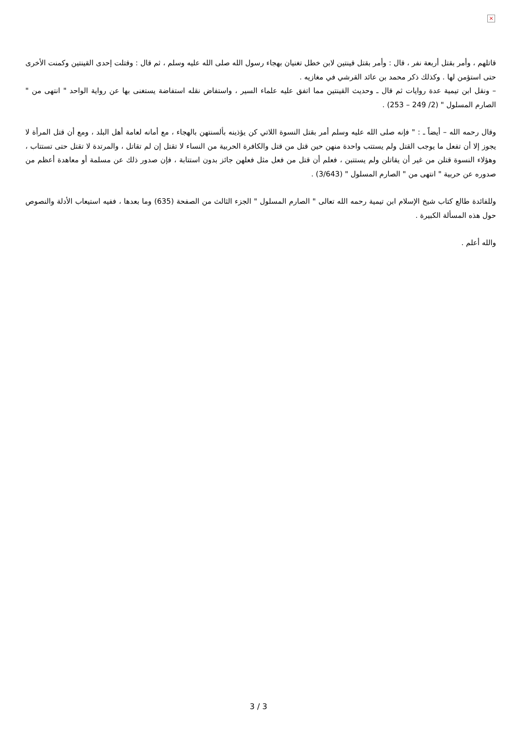×
قاتلهم ، وأمر بقتل أربعة نفر ، قال : وأمر بقتل قينتين لابن خطل تغنيان بهجاء رسول الله صلى الله عليه وسلم ، ثم قال : وقتلت إحدى القينتين وكمنت الأخرى حتى استؤمن لها . وكذلك ذكر محمد بن عائد القرشي في مغازيه .
– ونقل ابن تيمية عدة روايات ثم قال ـ وحديث القينتين مما اتفق عليه علماء السير ، واستفاض نقله استفاضة يستغنى بها عن رواية الواحد " انتهى من " الصارم المسلول " (2/ 249 – 253) .
وقال رحمه الله – أيضاً ـ : " فإنه صلى الله عليه وسلم أمر بقتل النسوة اللاتي كن يؤذينه بألسنتهن بالهجاء ، مع أمانه لعامة أهل البلد ، ومع أن قتل المرأة لا يجوز إلا أن تفعل ما يوجب القتل ولم يستتب واحدة منهن حين قتل من قتل والكافرة الحربية من النساء لا تقتل إن لم تقاتل ، والمرتدة لا تقتل حتى تستتاب ، وهؤلاء النسوة قتلن من غير أن يقاتلن ولم يستتبن ، فعلم أن قتل من فعل مثل فعلهن جائز بدون استتابة ، فإن صدور ذلك عن مسلمة أو معاهدة أعظم من صدوره عن حربية " انتهى من " الصارم المسلول " (3/643) .
وللفائدة طالع كتاب شيخ الإسلام ابن تيمية رحمه الله تعالى " الصارم المسلول " الجزء الثالث من الصفحة (635) وما بعدها ، ففيه استيعاب الأدلة والنصوص حول هذه المسألة الكبيرة .
والله أعلم .
3 / 3